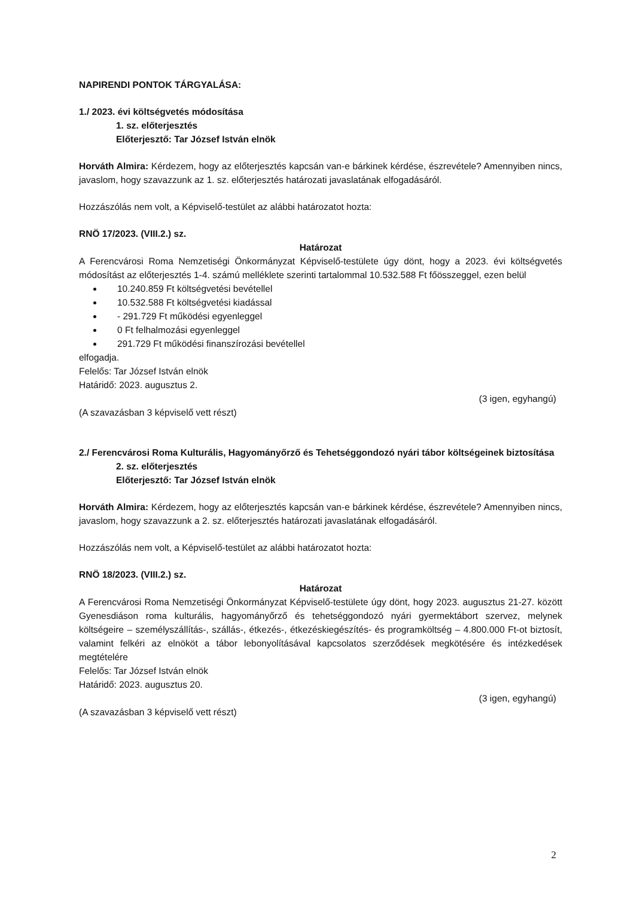NAPIRENDI PONTOK TÁRGYALÁSA:
1./ 2023. évi költségvetés módosítása
1. sz. előterjesztés
Előterjesztő: Tar József István elnök
Horváth Almira: Kérdezem, hogy az előterjesztés kapcsán van-e bárkinek kérdése, észrevétele? Amennyiben nincs, javaslom, hogy szavazzunk az 1. sz. előterjesztés határozati javaslatának elfogadásáról.
Hozzászólás nem volt, a Képviselő-testület az alábbi határozatot hozta:
RNÖ 17/2023. (VIII.2.) sz.
Határozat
A Ferencvárosi Roma Nemzetiségi Önkormányzat Képviselő-testülete úgy dönt, hogy a 2023. évi költségvetés módosítást az előterjesztés 1-4. számú melléklete szerinti tartalommal 10.532.588 Ft főösszeggel, ezen belül
10.240.859 Ft költségvetési bevétellel
10.532.588 Ft költségvetési kiadással
- 291.729 Ft működési egyenleggel
0 Ft felhalmozási egyenleggel
291.729 Ft működési finanszírozási bevétellel
elfogadja.
Felelős: Tar József István elnök
Határidő: 2023. augusztus 2.
(3 igen, egyhangú)
(A szavazásban 3 képviselő vett részt)
2./ Ferencvárosi Roma Kulturális, Hagyományőrző és Tehetséggondozó nyári tábor költségeinek biztosítása
2. sz. előterjesztés
Előterjesztő: Tar József István elnök
Horváth Almira: Kérdezem, hogy az előterjesztés kapcsán van-e bárkinek kérdése, észrevétele? Amennyiben nincs, javaslom, hogy szavazzunk a 2. sz. előterjesztés határozati javaslatának elfogadásáról.
Hozzászólás nem volt, a Képviselő-testület az alábbi határozatot hozta:
RNÖ 18/2023. (VIII.2.) sz.
Határozat
A Ferencvárosi Roma Nemzetiségi Önkormányzat Képviselő-testülete úgy dönt, hogy 2023. augusztus 21-27. között Gyenesdiáson roma kulturális, hagyományőrző és tehetséggondozó nyári gyermektábort szervez, melynek költségeire – személyszállítás-, szállás-, étkezés-, étkezéskiegészítés- és programköltség – 4.800.000 Ft-ot biztosít, valamint felkéri az elnököt a tábor lebonyolításával kapcsolatos szerződések megkötésére és intézkedések megtételére
Felelős: Tar József István elnök
Határidő: 2023. augusztus 20.
(3 igen, egyhangú)
(A szavazásban 3 képviselő vett részt)
2